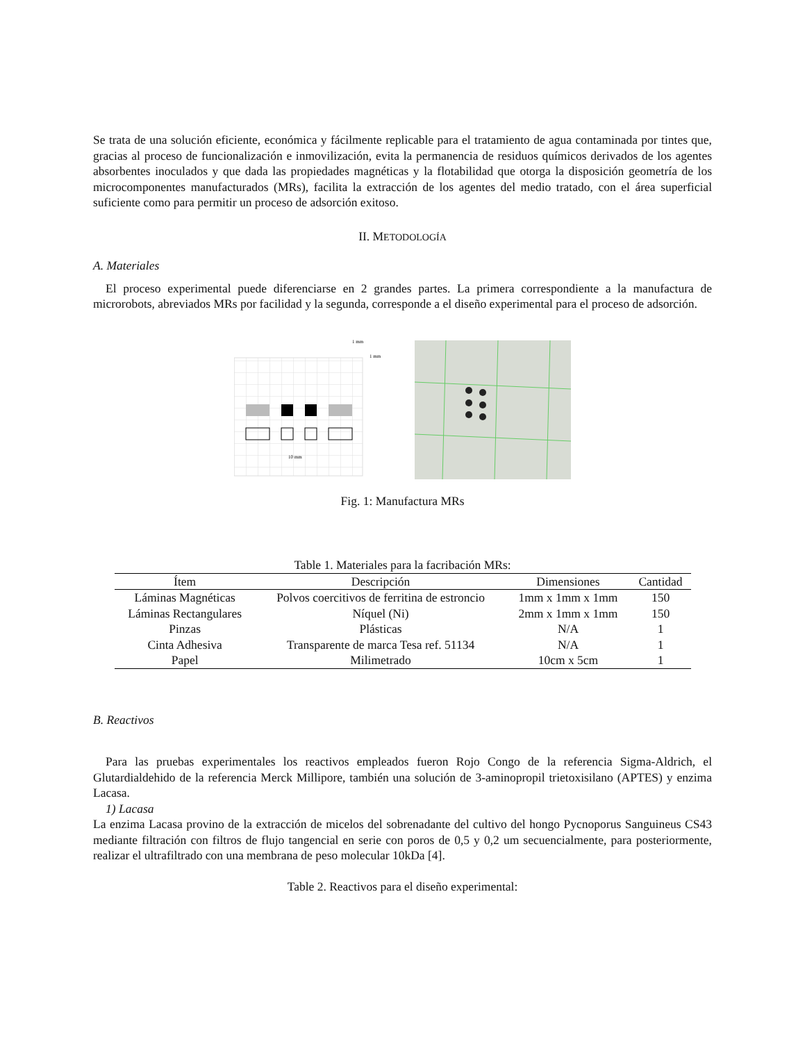Se trata de una solución eficiente, económica y fácilmente replicable para el tratamiento de agua contaminada por tintes que, gracias al proceso de funcionalización e inmovilización, evita la permanencia de residuos químicos derivados de los agentes absorbentes inoculados y que dada las propiedades magnéticas y la flotabilidad que otorga la disposición geometría de los microcomponentes manufacturados (MRs), facilita la extracción de los agentes del medio tratado, con el área superficial suficiente como para permitir un proceso de adsorción exitoso.
II. METODOLOGÍA
A. Materiales
El proceso experimental puede diferenciarse en 2 grandes partes. La primera correspondiente a la manufactura de microrobots, abreviados MRs por facilidad y la segunda, corresponde a el diseño experimental para el proceso de adsorción.
1 mm
1 mm
10 mm
Fig. 1: Manufactura MRs
Table 1. Materiales para la facribación MRs:
| Ítem | Descripción | Dimensiones | Cantidad |
| --- | --- | --- | --- |
| Láminas Magnéticas | Polvos coercitivos de ferritina de estroncio | 1mm x 1mm x 1mm | 150 |
| Láminas Rectangulares | Níquel (Ni) | 2mm x 1mm x 1mm | 150 |
| Pinzas | Plásticas | N/A | 1 |
| Cinta Adhesiva | Transparente de marca Tesa ref. 51134 | N/A | 1 |
| Papel | Milimetrado | 10cm x 5cm | 1 |
B. Reactivos
Para las pruebas experimentales los reactivos empleados fueron Rojo Congo de la referencia Sigma-Aldrich, el Glutardialdehido de la referencia Merck Millipore, también una solución de 3-aminopropil trietoxisilano (APTES) y enzima Lacasa.
1) Lacasa
La enzima Lacasa provino de la extracción de micelos del sobrenadante del cultivo del hongo Pycnoporus Sanguineus CS43 mediante filtración con filtros de flujo tangencial en serie con poros de 0,5 y 0,2 um secuencialmente, para posteriormente, realizar el ultrafiltrado con una membrana de peso molecular 10kDa [4].
Table 2. Reactivos para el diseño experimental: